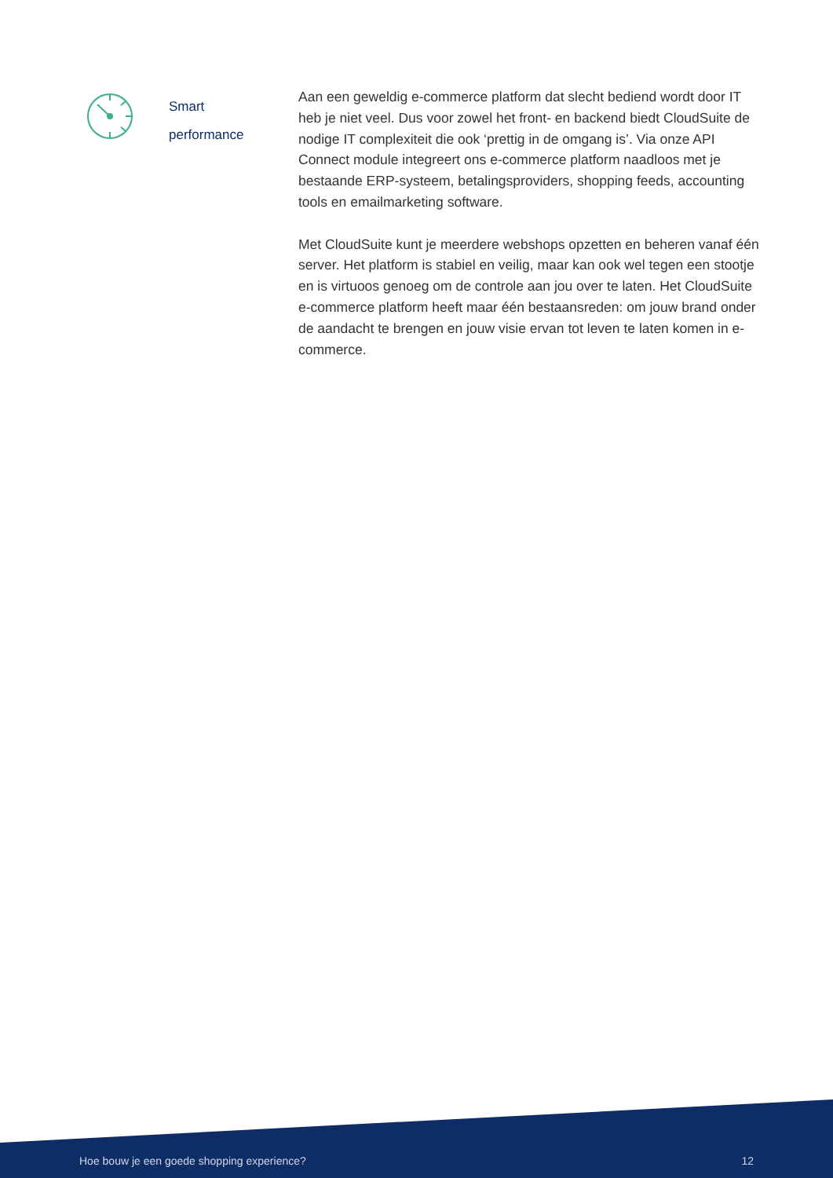Smart
performance
Aan een geweldig e-commerce platform dat slecht bediend wordt door IT heb je niet veel. Dus voor zowel het front- en backend biedt CloudSuite de nodige IT complexiteit die ook ‘prettig in de omgang is’. Via onze API Connect module integreert ons e-commerce platform naadloos met je bestaande ERP-systeem, betalingsproviders, shopping feeds, accounting tools en emailmarketing software.
Met CloudSuite kunt je meerdere webshops opzetten en beheren vanaf één server. Het platform is stabiel en veilig, maar kan ook wel tegen een stootje en is virtuoos genoeg om de controle aan jou over te laten. Het CloudSuite e-commerce platform heeft maar één bestaansreden: om jouw brand onder de aandacht te brengen en jouw visie ervan tot leven te laten komen in e-commerce.
Hoe bouw je een goede shopping experience? 12